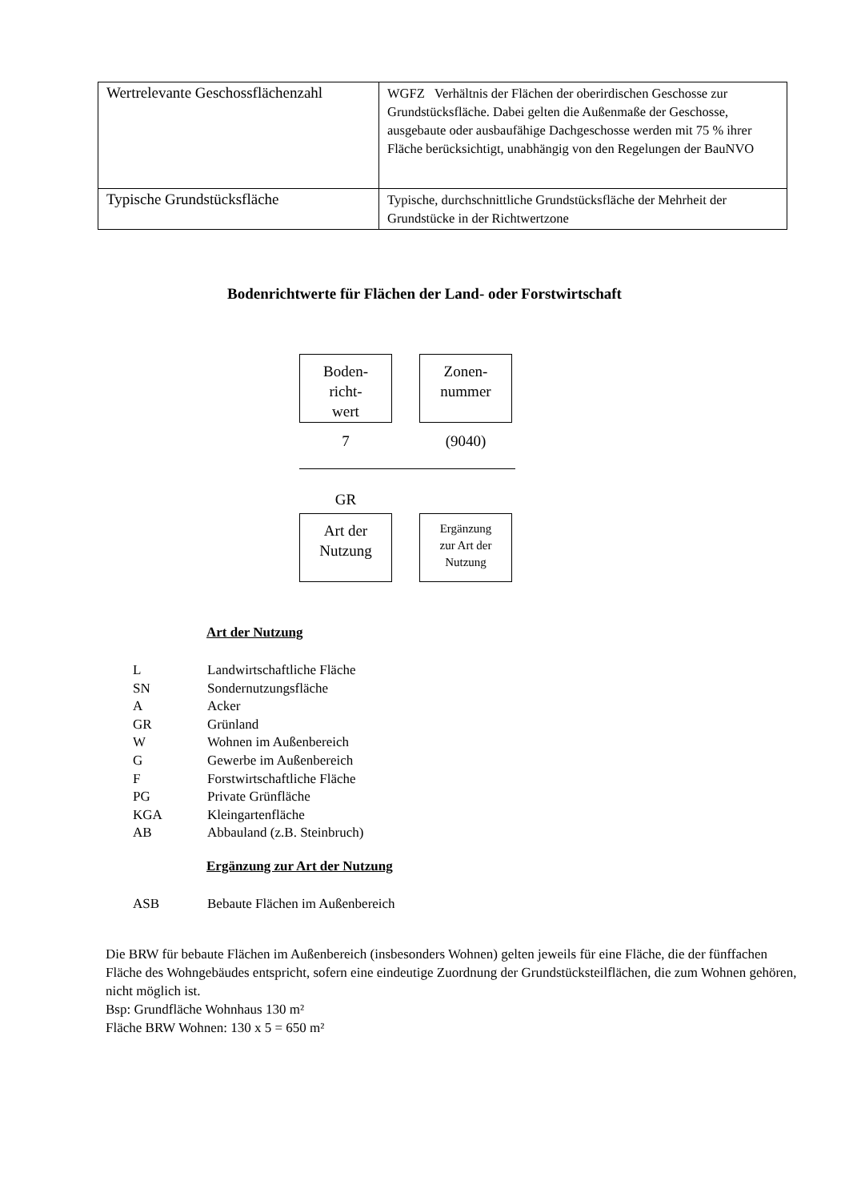| Wertrelevante Geschossflächenzahl | WGFZ Verhältnis der Flächen der oberirdischen Geschosse zur Grundstücksfläche. Dabei gelten die Außenmaße der Geschosse, ausgebaute oder ausbaufähige Dachgeschosse werden mit 75 % ihrer Fläche berücksichtigt, unabhängig von den Regelungen der BauNVO |
| Typische Grundstücksfläche | Typische, durchschnittliche Grundstücksfläche der Mehrheit der Grundstücke in der Richtwertzone |
Bodenrichtwerte für Flächen der Land- oder Forstwirtschaft
Boden-
richt-
wert
Zonen-
nummer
7 (9040)
GR
Art der
Nutzung
Ergänzung
zur Art der
Nutzung
Art der Nutzung
L Landwirtschaftliche Fläche
SN Sondernutzungsfläche
A Acker
GR Grünland
W Wohnen im Außenbereich
G Gewerbe im Außenbereich
F Forstwirtschaftliche Fläche
PG Private Grünfläche
KGA Kleingartenfläche
AB Abbauland (z.B. Steinbruch)
Ergänzung zur Art der Nutzung
ASB Bebaute Flächen im Außenbereich
Die BRW für bebaute Flächen im Außenbereich (insbesonders Wohnen) gelten jeweils für eine Fläche, die der fünffachen Fläche des Wohngebäudes entspricht, sofern eine eindeutige Zuordnung der Grundstücksteilflächen, die zum Wohnen gehören, nicht möglich ist.
Bsp: Grundfläche Wohnhaus 130 m²
Fläche BRW Wohnen: 130 x 5 = 650 m²